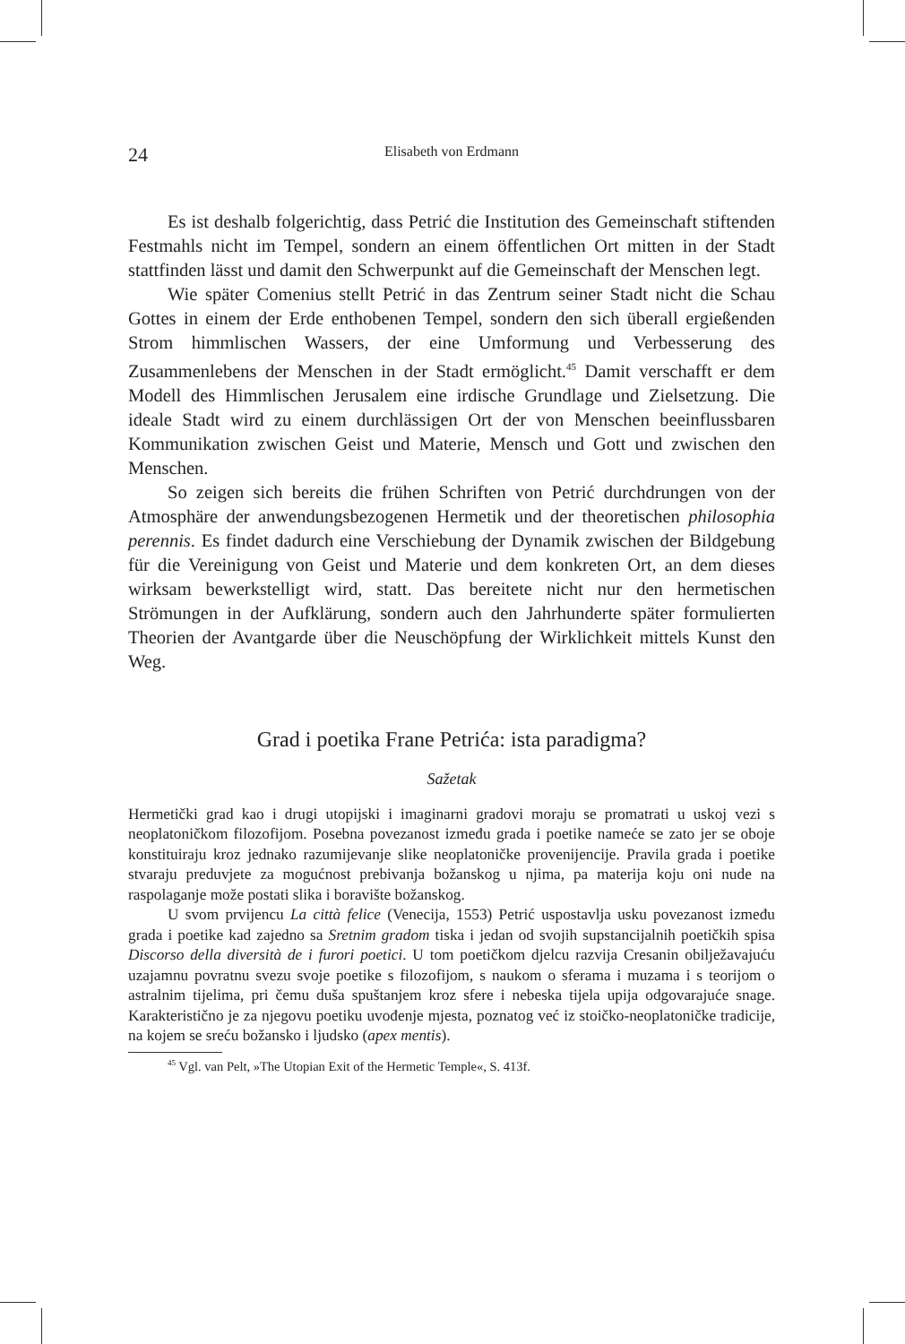24 Elisabeth von Erdmann
Es ist deshalb folgerichtig, dass Petrić die Institution des Gemeinschaft stiftenden Festmahls nicht im Tempel, sondern an einem öffentlichen Ort mitten in der Stadt stattfinden lässt und damit den Schwerpunkt auf die Gemeinschaft der Menschen legt.
Wie später Comenius stellt Petrić in das Zentrum seiner Stadt nicht die Schau Gottes in einem der Erde enthobenen Tempel, sondern den sich überall ergießenden Strom himmlischen Wassers, der eine Umformung und Verbesserung des Zusammenlebens der Menschen in der Stadt ermöglicht.<sup>45</sup> Damit verschafft er dem Modell des Himmlischen Jerusalem eine irdische Grundlage und Zielsetzung. Die ideale Stadt wird zu einem durchlässigen Ort der von Menschen beeinflussbaren Kommunikation zwischen Geist und Materie, Mensch und Gott und zwischen den Menschen.
So zeigen sich bereits die frühen Schriften von Petrić durchdrungen von der Atmosphäre der anwendungsbezogenen Hermetik und der theoretischen philosophia perennis. Es findet dadurch eine Verschiebung der Dynamik zwischen der Bildgebung für die Vereinigung von Geist und Materie und dem konkreten Ort, an dem dieses wirksam bewerkstelligt wird, statt. Das bereitete nicht nur den hermetischen Strömungen in der Aufklärung, sondern auch den Jahrhunderte später formulierten Theorien der Avantgarde über die Neuschöpfung der Wirklichkeit mittels Kunst den Weg.
Grad i poetika Frane Petrića: ista paradigma?
Sažetak
Hermetički grad kao i drugi utopijski i imaginarni gradovi moraju se promatrati u uskoj vezi s neoplatoničkom filozofijom. Posebna povezanost između grada i poetike nameće se zato jer se oboje konstituiraju kroz jednako razumijevanje slike neoplatoničke provenijencije. Pravila grada i poetike stvaraju preduvjete za mogućnost prebivanja božanskog u njima, pa materija koju oni nude na raspolaganje može postati slika i boravište božanskog.
U svom prvijencu La città felice (Venecija, 1553) Petrić uspostavlja usku povezanost između grada i poetike kad zajedno sa Sretnim gradom tiska i jedan od svojih supstancijalnih poetičkih spisa Discorso della diversità de i furori poetici. U tom poetičkom djelcu razvija Cresanin obilježavajuću uzajamnu povratnu svezu svoje poetike s filozofijom, s naukom o sferama i muzama i s teorijom o astralnim tijelima, pri čemu duša spuštanjem kroz sfere i nebeska tijela upija odgovarajuće snage. Karakteristično je za njegovu poetiku uvođenje mjesta, poznatog već iz stoičko-neoplatoničke tradicije, na kojem se sreću božansko i ljudsko (apex mentis).
<sup>45</sup> Vgl. van Pelt, »The Utopian Exit of the Hermetic Temple«, S. 413f.